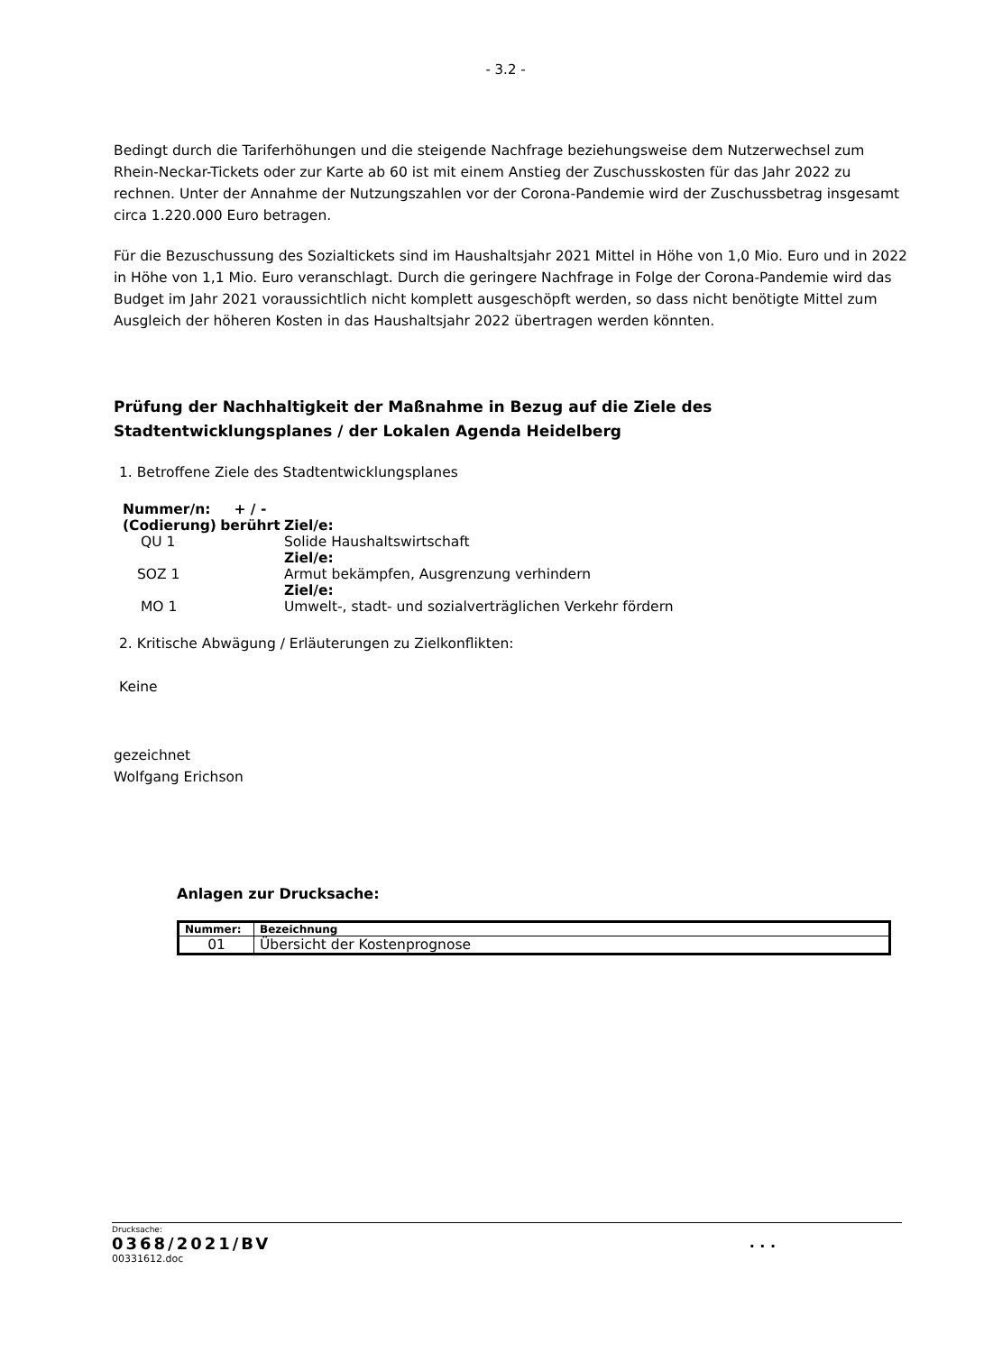- 3.2 -
Bedingt durch die Tariferhöhungen und die steigende Nachfrage beziehungsweise dem Nutzerwechsel zum Rhein-Neckar-Tickets oder zur Karte ab 60 ist mit einem Anstieg der Zuschusskosten für das Jahr 2022 zu rechnen. Unter der Annahme der Nutzungszahlen vor der Corona-Pandemie wird der Zuschussbetrag insgesamt circa 1.220.000 Euro betragen.
Für die Bezuschussung des Sozialtickets sind im Haushaltsjahr 2021 Mittel in Höhe von 1,0 Mio. Euro und in 2022 in Höhe von 1,1 Mio. Euro veranschlagt. Durch die geringere Nachfrage in Folge der Corona-Pandemie wird das Budget im Jahr 2021 voraussichtlich nicht komplett ausgeschöpft werden, so dass nicht benötigte Mittel zum Ausgleich der höheren Kosten in das Haushaltsjahr 2022 übertragen werden könnten.
Prüfung der Nachhaltigkeit der Maßnahme in Bezug auf die Ziele des Stadtentwicklungsplanes / der Lokalen Agenda Heidelberg
1. Betroffene Ziele des Stadtentwicklungsplanes
| Nummer/n: (Codierung) | + / - berührt | Ziel/e: |
| QU 1 | | Solide Haushaltswirtschaft |
| | | Ziel/e: |
| SOZ 1 | | Armut bekämpfen, Ausgrenzung verhindern |
| | | Ziel/e: |
| MO 1 | | Umwelt-, stadt- und sozialverträglichen Verkehr fördern |
2. Kritische Abwägung / Erläuterungen zu Zielkonflikten:
Keine
gezeichnet
Wolfgang Erichson
Anlagen zur Drucksache:
| Nummer: | Bezeichnung |
| --- | --- |
| 01 | Übersicht der Kostenprognose |
Drucksache:
0368/2021/BV. . .
00331612.doc